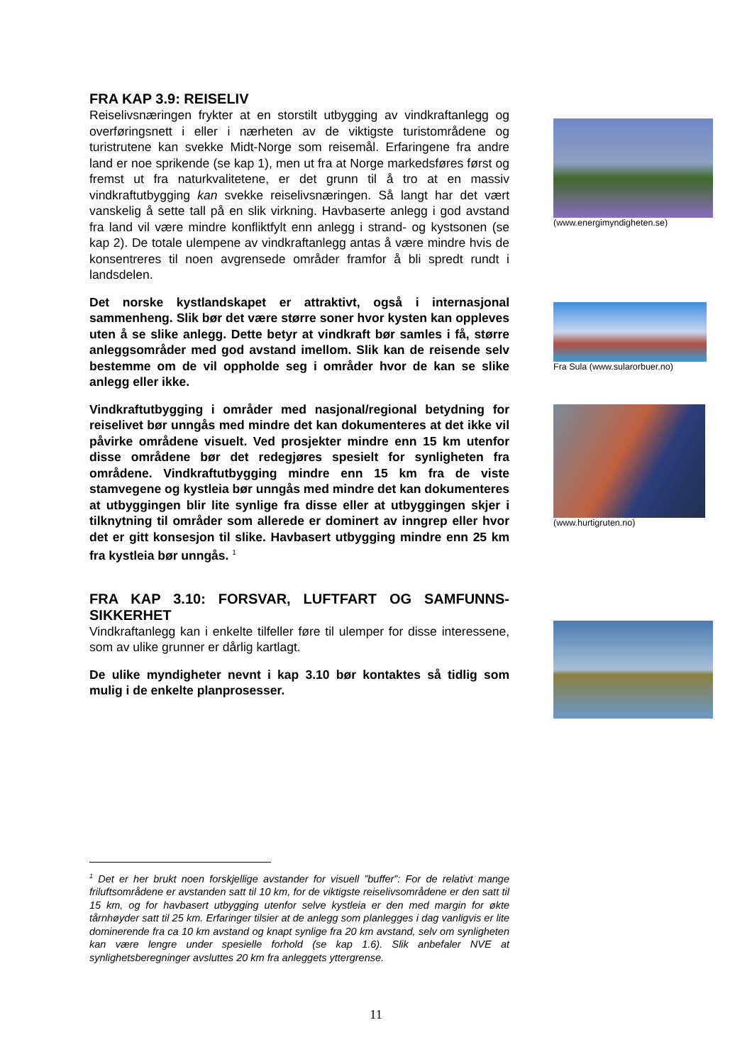FRA KAP 3.9: REISELIV
Reiselivsnæringen frykter at en storstilt utbygging av vindkraftanlegg og overføringsnett i eller i nærheten av de viktigste turistområdene og turistrutene kan svekke Midt-Norge som reisemål. Erfaringene fra andre land er noe sprikende (se kap 1), men ut fra at Norge markedsføres først og fremst ut fra naturkvalitetene, er det grunn til å tro at en massiv vindkraftutbygging kan svekke reiselivsnæringen. Så langt har det vært vanskelig å sette tall på en slik virkning. Havbaserte anlegg i god avstand fra land vil være mindre konfliktfylt enn anlegg i strand- og kystsonen (se kap 2). De totale ulempene av vindkraftanlegg antas å være mindre hvis de konsentreres til noen avgrensede områder framfor å bli spredt rundt i landsdelen.
Det norske kystlandskapet er attraktivt, også i internasjonal sammenheng. Slik bør det være større soner hvor kysten kan oppleves uten å se slike anlegg. Dette betyr at vindkraft bør samles i få, større anleggsområder med god avstand imellom. Slik kan de reisende selv bestemme om de vil oppholde seg i områder hvor de kan se slike anlegg eller ikke.
Vindkraftutbygging i områder med nasjonal/regional betydning for reiselivet bør unngås med mindre det kan dokumenteres at det ikke vil påvirke områdene visuelt. Ved prosjekter mindre enn 15 km utenfor disse områdene bør det redegjøres spesielt for synligheten fra områdene. Vindkraftutbygging mindre enn 15 km fra de viste stamvegene og kystleia bør unngås med mindre det kan dokumenteres at utbyggingen blir lite synlige fra disse eller at utbyggingen skjer i tilknytning til områder som allerede er dominert av inngrep eller hvor det er gitt konsesjon til slike. Havbasert utbygging mindre enn 25 km fra kystleia bør unngås. <sup>1</sup>
FRA KAP 3.10: FORSVAR, LUFTFART OG SAMFUNNS-SIKKERHET
Vindkraftanlegg kan i enkelte tilfeller føre til ulemper for disse interessene, som av ulike grunner er dårlig kartlagt.
De ulike myndigheter nevnt i kap 3.10 bør kontaktes så tidlig som mulig i de enkelte planprosesser.
(www.energimyndigheten.se)
Fra Sula (www.sularorbuer.no)
(www.hurtigruten.no)
<sup>1</sup> Det er her brukt noen forskjellige avstander for visuell ”buffer”: For de relativt mange friluftsområdene er avstanden satt til 10 km, for de viktigste reiselivsområdene er den satt til 15 km, og for havbasert utbygging utenfor selve kystleia er den med margin for økte tårnhøyder satt til 25 km. Erfaringer tilsier at de anlegg som planlegges i dag vanligvis er lite dominerende fra ca 10 km avstand og knapt synlige fra 20 km avstand, selv om synligheten kan være lengre under spesielle forhold (se kap 1.6). Slik anbefaler NVE at synlighetsberegninger avsluttes 20 km fra anleggets yttergrense.
11